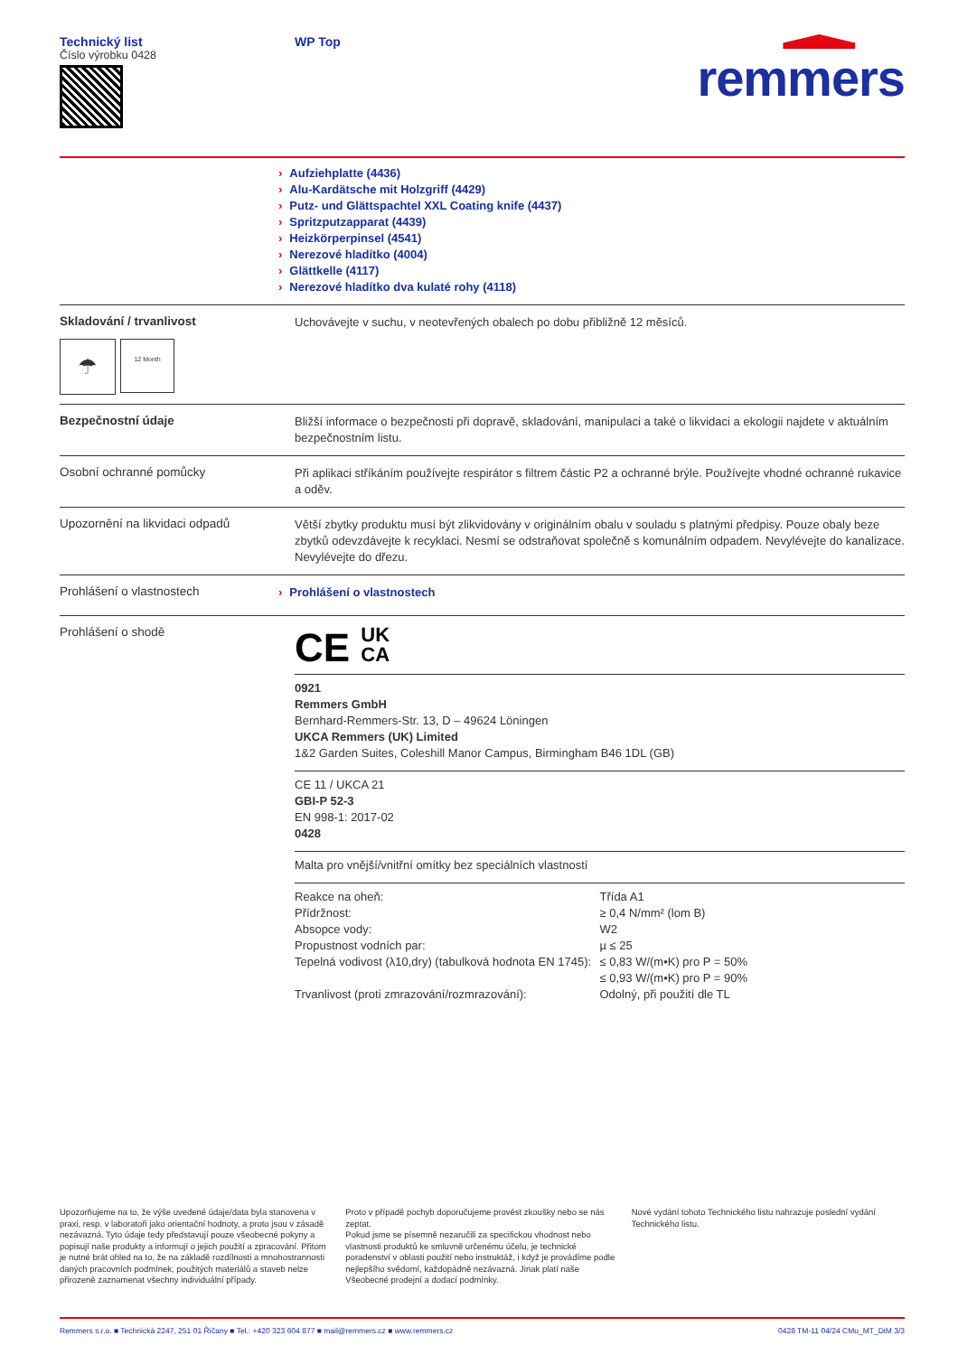Technický list
Číslo výrobku 0428
WP Top
remmers
› Aufziehplatte (4436)
› Alu-Kardätsche mit Holzgriff (4429)
› Putz- und Glättspachtel XXL Coating knife (4437)
› Spritzputzapparat (4439)
› Heizkörperpinsel (4541)
› Nerezové hladítko (4004)
› Glättkelle (4117)
› Nerezové hladítko dva kulaté rohy (4118)
Skladování / trvanlivost
☂
12 Month
Uchovávejte v suchu, v neotevřených obalech po dobu přibližně 12 měsíců.
Bezpečnostní údaje
Bližší informace o bezpečnosti při dopravě, skladování, manipulaci a také o likvidaci a ekologii najdete v aktuálním bezpečnostním listu.
Osobní ochranné pomůcky
Při aplikaci stříkáním používejte respirátor s filtrem částic P2 a ochranné brýle. Používejte vhodné ochranné rukavice a oděv.
Upozornění na likvidaci odpadů
Větší zbytky produktu musí být zlikvidovány v originálním obalu v souladu s platnými předpisy. Pouze obaly beze zbytků odevzdávejte k recyklaci. Nesmí se odstraňovat společně s komunálním odpadem. Nevylévejte do kanalizace. Nevylévejte do dřezu.
Prohlášení o vlastnostech
› Prohlášení o vlastnostech
Prohlášení o shodě
CE UK
CA
0921
Remmers GmbH
Bernhard-Remmers-Str. 13, D – 49624 Löningen
UKCA Remmers (UK) Limited
1&2 Garden Suites, Coleshill Manor Campus, Birmingham B46 1DL (GB)
CE 11 / UKCA 21
GBI-P 52-3
EN 998-1: 2017-02
0428
Malta pro vnější/vnitřní omítky bez speciálních vlastností
| Reakce na oheň: | Třída A1 |
| Přídržnost: | ≥ 0,4 N/mm² (lom B) |
| Absopce vody: | W2 |
| Propustnost vodních par: | µ ≤ 25 |
| Tepelná vodivost (λ10,dry) (tabulková hodnota EN 1745): | ≤ 0,83 W/(m•K) pro P = 50% ≤ 0,93 W/(m•K) pro P = 90% |
| Trvanlivost (proti zmrazování/rozmrazování): | Odolný, při použití dle TL |
Upozorňujeme na to, že výše uvedené údaje/data byla stanovena v praxi, resp. v laboratoři jako orientační hodnoty, a proto jsou v zásadě nezávazná. Tyto údaje tedy představují pouze všeobecné pokyny a popisují naše produkty a informují o jejich použití a zpracování. Přitom je nutné brát ohled na to, že na základě rozdílnosti a mnohostrannosti daných pracovních podmínek, použitých materiálů a staveb nelze přirozeně zaznamenat všechny individuální případy.
Proto v případě pochyb doporučujeme provést zkoušky nebo se nás zeptat.
Pokud jsme se písemně nezaručili za specifickou vhodnost nebo vlastnosti produktů ke smluvně určenému účelu, je technické poradenství v oblasti použití nebo instruktáž, i když je provádíme podle nejlepšího svědomí, každopádně nezávazná. Jinak platí naše Všeobecné prodejní a dodací podmínky.
Nové vydání tohoto Technického listu nahrazuje poslední vydání Technického listu.
Remmers s.r.o. ■ Technická 2247, 251 01 Říčany ■ Tel.: +420 323 604 877 ■ mail@remmers.cz ■ www.remmers.cz 0428 TM-11 04/24 CMu_MT_DiM 3/3